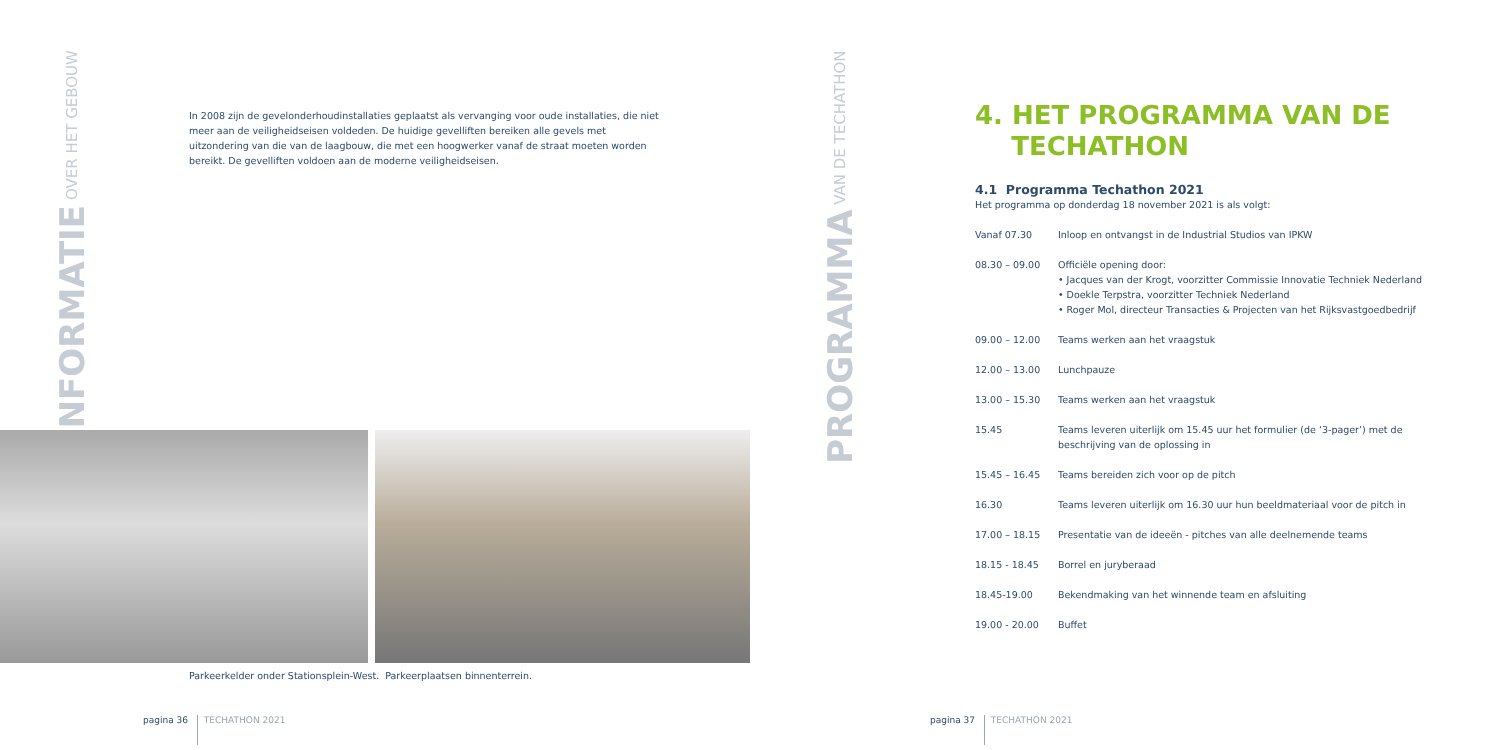INFORMATIE OVER HET GEBOUW
In 2008 zijn de gevelonderhoudinstallaties geplaatst als vervanging voor oude installaties, die niet meer aan de veiligheidseisen voldeden. De huidige gevelliften bereiken alle gevels met uitzondering van die van de laagbouw, die met een hoogwerker vanaf de straat moeten worden bereikt. De gevelliften voldoen aan de moderne veiligheidseisen.
Parkeerkelder onder Stationsplein-West. Parkeerplaatsen binnenterrein.
pagina 36 TECHATHON 2021
PROGRAMMA VAN DE TECHATHON
4. HET PROGRAMMA VAN DE
TECHATHON
4.1 Programma Techathon 2021
Het programma op donderdag 18 november 2021 is als volgt:
| Vanaf 07.30 | Inloop en ontvangst in de Industrial Studios van IPKW |
| 08.30 – 09.00 | Officiële opening door: • Jacques van der Krogt, voorzitter Commissie Innovatie Techniek Nederland • Doekle Terpstra, voorzitter Techniek Nederland • Roger Mol, directeur Transacties & Projecten van het Rijksvastgoedbedrijf |
| 09.00 – 12.00 | Teams werken aan het vraagstuk |
| 12.00 – 13.00 | Lunchpauze |
| 13.00 – 15.30 | Teams werken aan het vraagstuk |
| 15.45 | Teams leveren uiterlijk om 15.45 uur het formulier (de ‘3-pager’) met de beschrijving van de oplossing in |
| 15.45 – 16.45 | Teams bereiden zich voor op de pitch |
| 16.30 | Teams leveren uiterlijk om 16.30 uur hun beeldmateriaal voor de pitch in |
| 17.00 – 18.15 | Presentatie van de ideeën - pitches van alle deelnemende teams |
| 18.15 - 18.45 | Borrel en juryberaad |
| 18.45-19.00 | Bekendmaking van het winnende team en afsluiting |
| 19.00 - 20.00 | Buffet |
pagina 37 TECHATHON 2021